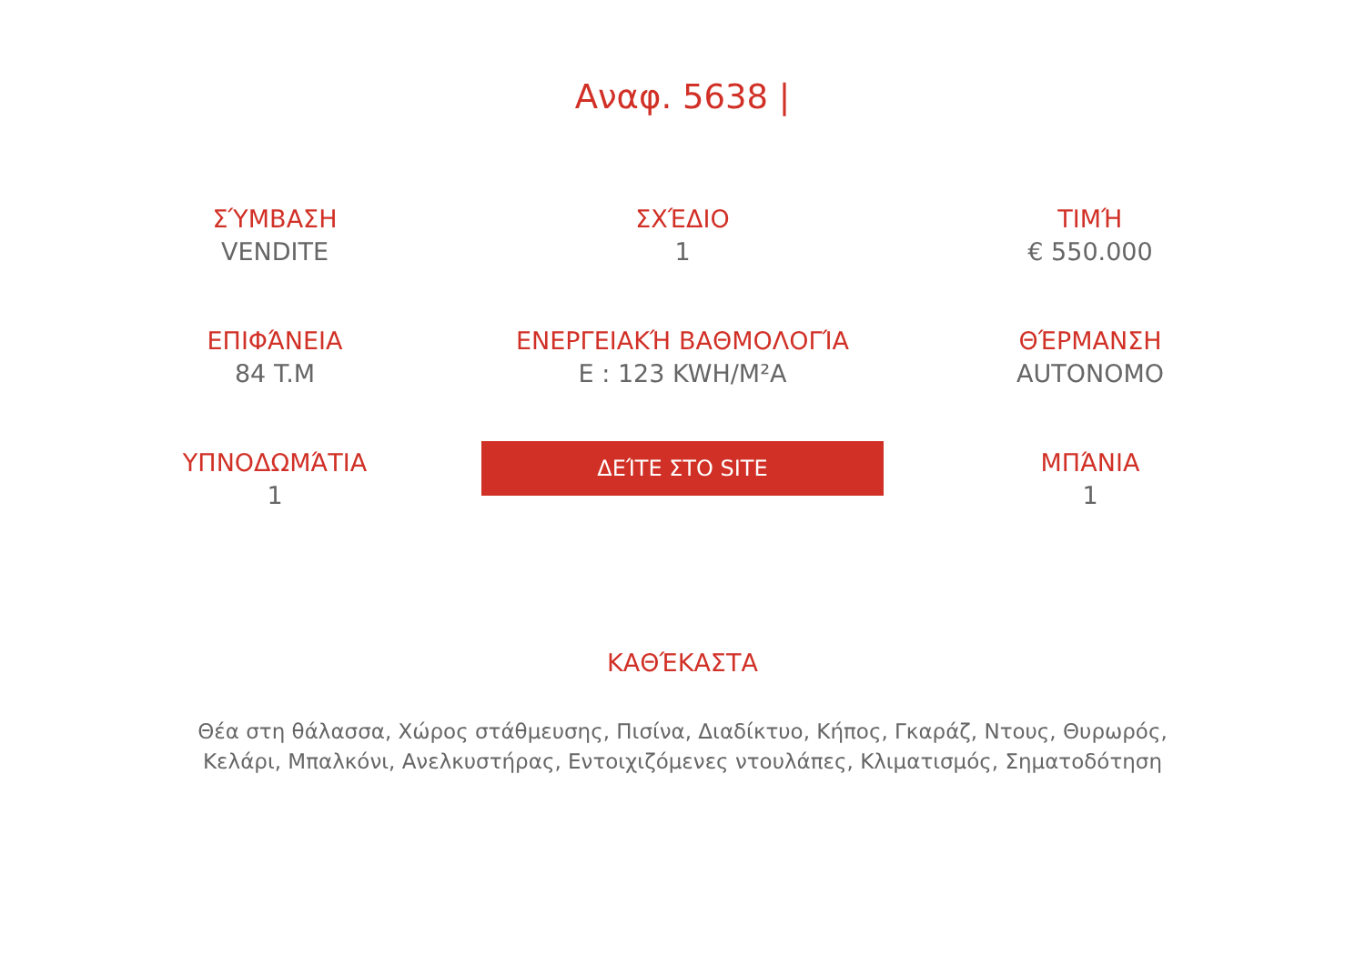Αναφ. 5638 |
ΣΎΜΒΑΣΗ
VENDITE
ΣΧΈΔΙΟ
1
ΤΙΜΉ
€ 550.000
ΕΠΙΦΆΝΕΙΑ
84 T.M
ΕΝΕΡΓΕΙΑΚΉ ΒΑΘΜΟΛΟΓΊΑ
E : 123 KWH/M²A
ΘΈΡΜΑΝΣΗ
AUTONOMO
ΥΠΝΟΔΩΜΆΤΙΑ
1
ΔΕΊΤΕ ΣΤΟ SITE
ΜΠΆΝΙΑ
1
ΚΑΘΈΚΑΣΤΑ
Θέα στη θάλασσα, Χώρος στάθμευσης, Πισίνα, Διαδίκτυο, Κήπος, Γκαράζ, Ντους, Θυρωρός, Κελάρι, Μπαλκόνι, Ανελκυστήρας, Εντοιχιζόμενες ντουλάπες, Κλιματισμός, Σηματοδότηση